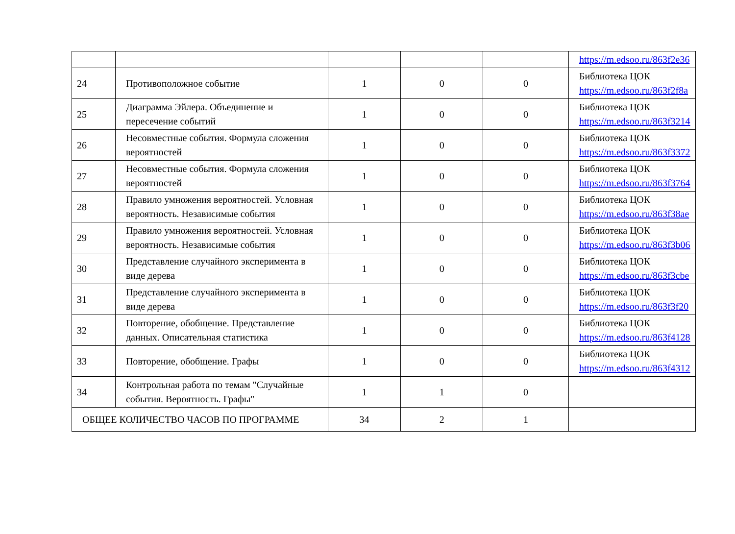| | | | | | https://m.edsoo.ru/863f2e36 |
| 24 | Противоположное событие | 1 | 0 | 0 | Библиотека ЦОК https://m.edsoo.ru/863f2f8a |
| 25 | Диаграмма Эйлера. Объединение и пересечение событий | 1 | 0 | 0 | Библиотека ЦОК https://m.edsoo.ru/863f3214 |
| 26 | Несовместные события. Формула сложения вероятностей | 1 | 0 | 0 | Библиотека ЦОК https://m.edsoo.ru/863f3372 |
| 27 | Несовместные события. Формула сложения вероятностей | 1 | 0 | 0 | Библиотека ЦОК https://m.edsoo.ru/863f3764 |
| 28 | Правило умножения вероятностей. Условная вероятность. Независимые события | 1 | 0 | 0 | Библиотека ЦОК https://m.edsoo.ru/863f38ae |
| 29 | Правило умножения вероятностей. Условная вероятность. Независимые события | 1 | 0 | 0 | Библиотека ЦОК https://m.edsoo.ru/863f3b06 |
| 30 | Представление случайного эксперимента в виде дерева | 1 | 0 | 0 | Библиотека ЦОК https://m.edsoo.ru/863f3cbe |
| 31 | Представление случайного эксперимента в виде дерева | 1 | 0 | 0 | Библиотека ЦОК https://m.edsoo.ru/863f3f20 |
| 32 | Повторение, обобщение. Представление данных. Описательная статистика | 1 | 0 | 0 | Библиотека ЦОК https://m.edsoo.ru/863f4128 |
| 33 | Повторение, обобщение. Графы | 1 | 0 | 0 | Библиотека ЦОК https://m.edsoo.ru/863f4312 |
| 34 | Контрольная работа по темам "Случайные события. Вероятность. Графы" | 1 | 1 | 0 | |
| ОБЩЕЕ КОЛИЧЕСТВО ЧАСОВ ПО ПРОГРАММЕ | | 34 | 2 | 1 | |